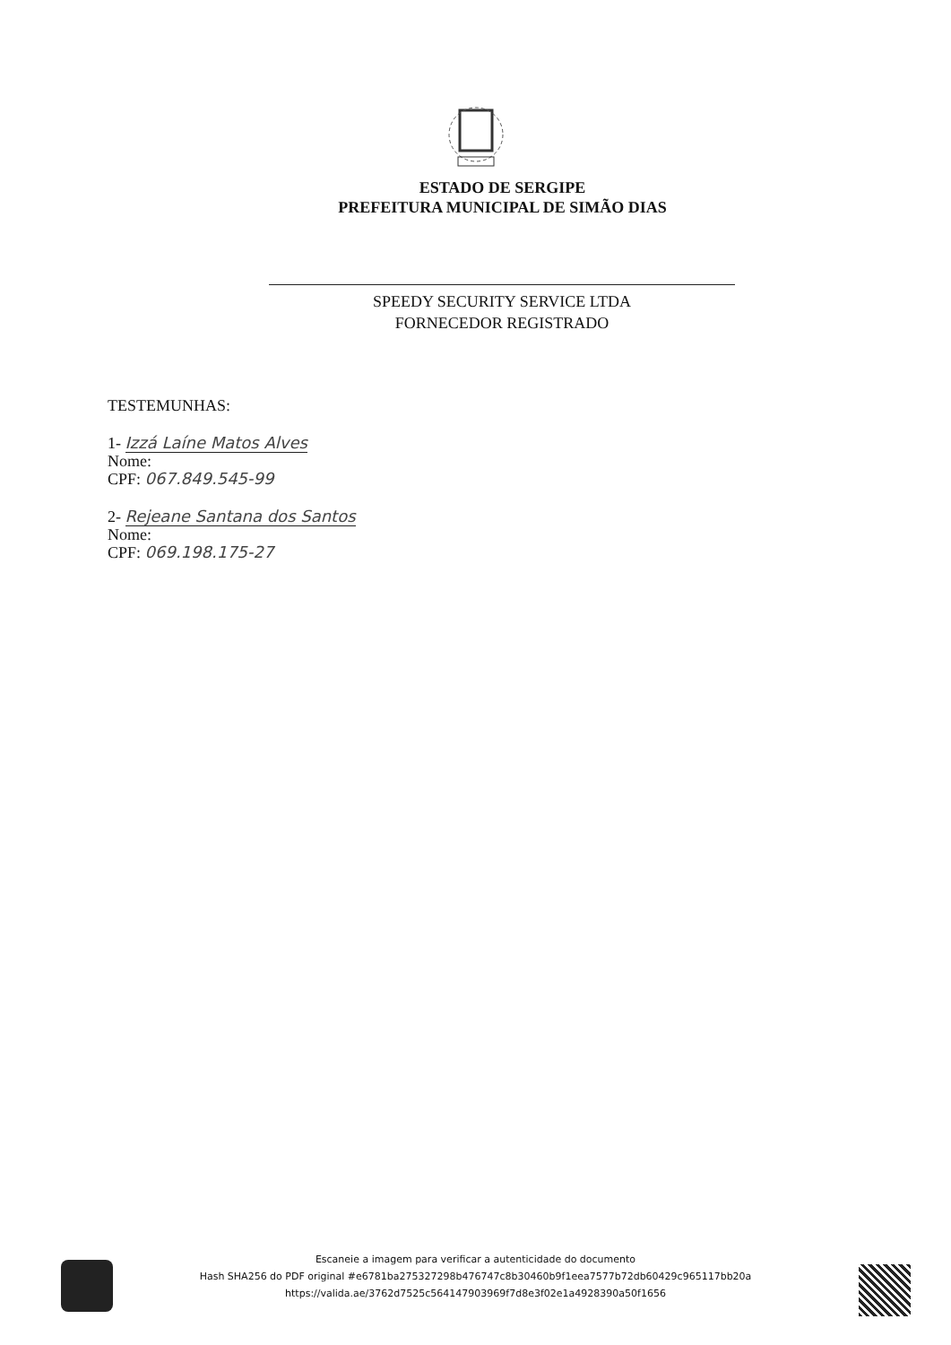ESTADO DE SERGIPE
PREFEITURA MUNICIPAL DE SIMÃO DIAS
SPEEDY SECURITY SERVICE LTDA
FORNECEDOR REGISTRADO
TESTEMUNHAS:
1- Izzá Laíne Matos Alves
Nome:
CPF: 067.849.545-99
2- Rejeane Santana dos Santos
Nome:
CPF: 069.198.175-27
Escaneie a imagem para verificar a autenticidade do documento
Hash SHA256 do PDF original #e6781ba275327298b476747c8b30460b9f1eea7577b72db60429c965117bb20a
https://valida.ae/3762d7525c564147903969f7d8e3f02e1a4928390a50f1656